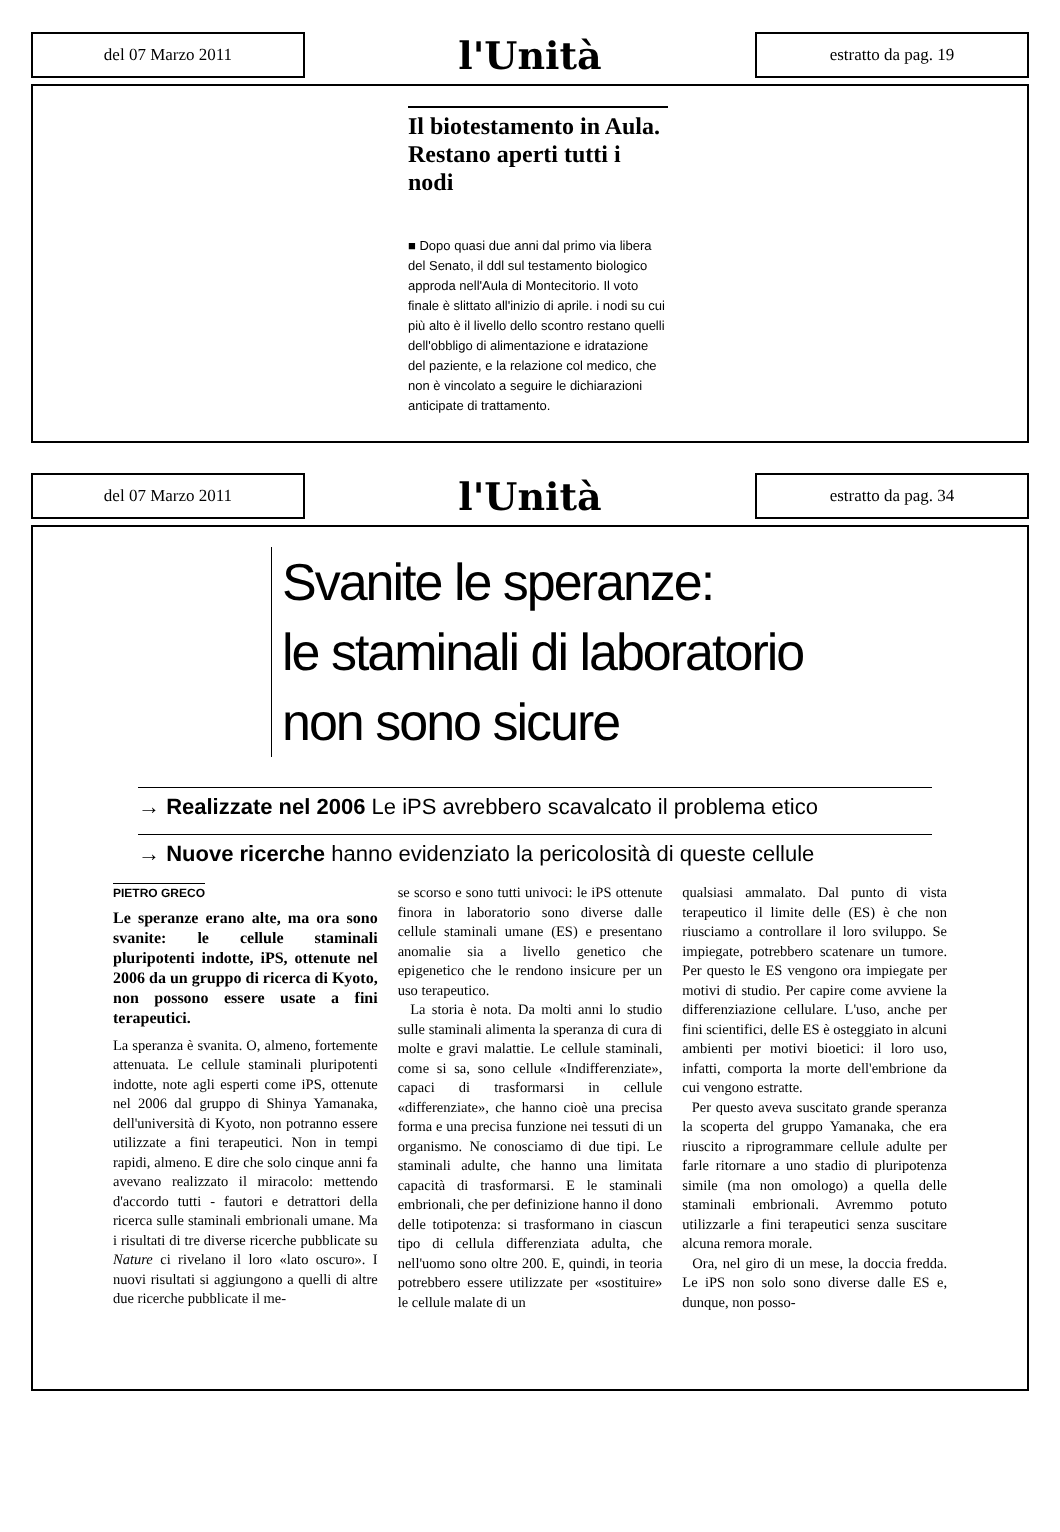del 07 Marzo 2011
l'Unità
estratto da pag. 19
Il biotestamento in Aula. Restano aperti tutti i nodi
■ Dopo quasi due anni dal primo via libera del Senato, il ddl sul testamento biologico approda nell'Aula di Montecitorio. Il voto finale è slittato all'inizio di aprile. i nodi su cui più alto è il livello dello scontro restano quelli dell'obbligo di alimentazione e idratazione del paziente, e la relazione col medico, che non è vincolato a seguire le dichiarazioni anticipate di trattamento.
del 07 Marzo 2011
l'Unità
estratto da pag. 34
Svanite le speranze:
le staminali di laboratorio
non sono sicure
→ Realizzate nel 2006 Le iPS avrebbero scavalcato il problema etico
→ Nuove ricerche hanno evidenziato la pericolosità di queste cellule
PIETRO GRECO
Le speranze erano alte, ma ora sono svanite: le cellule staminali pluripotenti indotte, iPS, ottenute nel 2006 da un gruppo di ricerca di Kyoto, non possono essere usate a fini terapeutici.
La speranza è svanita. O, almeno, fortemente attenuata. Le cellule staminali pluripotenti indotte, note agli esperti come iPS, ottenute nel 2006 dal gruppo di Shinya Yamanaka, dell'università di Kyoto, non potranno essere utilizzate a fini terapeutici. Non in tempi rapidi, almeno. E dire che solo cinque anni fa avevano realizzato il miracolo: mettendo d'accordo tutti - fautori e detrattori della ricerca sulle staminali embrionali umane. Ma i risultati di tre diverse ricerche pubblicate su Nature ci rivelano il loro «lato oscuro». I nuovi risultati si aggiungono a quelli di altre due ricerche pubblicate il me-
se scorso e sono tutti univoci: le iPS ottenute finora in laboratorio sono diverse dalle cellule staminali umane (ES) e presentano anomalie sia a livello genetico che epigenetico che le rendono insicure per un uso terapeutico.
La storia è nota. Da molti anni lo studio sulle staminali alimenta la speranza di cura di molte e gravi malattie. Le cellule staminali, come si sa, sono cellule «Indifferenziate», capaci di trasformarsi in cellule «differenziate», che hanno cioè una precisa forma e una precisa funzione nei tessuti di un organismo. Ne conosciamo di due tipi. Le staminali adulte, che hanno una limitata capacità di trasformarsi. E le staminali embrionali, che per definizione hanno il dono delle totipotenza: si trasformano in ciascun tipo di cellula differenziata adulta, che nell'uomo sono oltre 200. E, quindi, in teoria potrebbero essere utilizzate per «sostituire» le cellule malate di un
qualsiasi ammalato. Dal punto di vista terapeutico il limite delle (ES) è che non riusciamo a controllare il loro sviluppo. Se impiegate, potrebbero scatenare un tumore. Per questo le ES vengono ora impiegate per motivi di studio. Per capire come avviene la differenziazione cellulare. L'uso, anche per fini scientifici, delle ES è osteggiato in alcuni ambienti per motivi bioetici: il loro uso, infatti, comporta la morte dell'embrione da cui vengono estratte.
Per questo aveva suscitato grande speranza la scoperta del gruppo Yamanaka, che era riuscito a riprogrammare cellule adulte per farle ritornare a uno stadio di pluripotenza simile (ma non omologo) a quella delle staminali embrionali. Avremmo potuto utilizzarle a fini terapeutici senza suscitare alcuna remora morale.
Ora, nel giro di un mese, la doccia fredda. Le iPS non solo sono diverse dalle ES e, dunque, non posso-